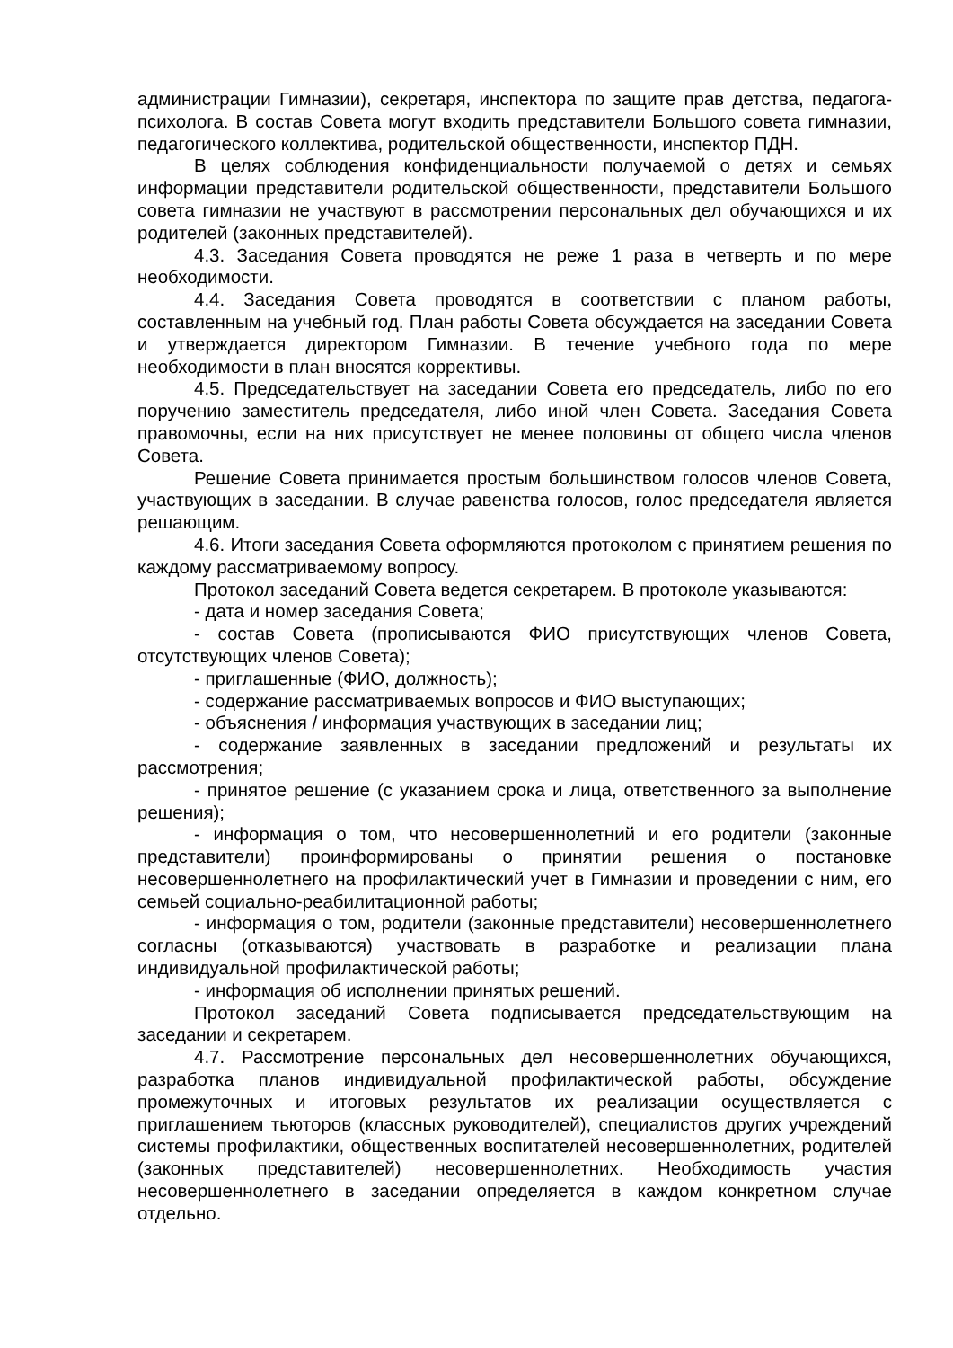администрации Гимназии), секретаря, инспектора по защите прав детства, педагога-психолога. В состав Совета могут входить представители Большого совета гимназии, педагогического коллектива, родительской общественности, инспектор ПДН.
В целях соблюдения конфиденциальности получаемой о детях и семьях информации представители родительской общественности, представители Большого совета гимназии не участвуют в рассмотрении персональных дел обучающихся и их родителей (законных представителей).
4.3. Заседания Совета проводятся не реже 1 раза в четверть и по мере необходимости.
4.4. Заседания Совета проводятся в соответствии с планом работы, составленным на учебный год. План работы Совета обсуждается на заседании Совета и утверждается директором Гимназии. В течение учебного года по мере необходимости в план вносятся коррективы.
4.5. Председательствует на заседании Совета его председатель, либо по его поручению заместитель председателя, либо иной член Совета. Заседания Совета правомочны, если на них присутствует не менее половины от общего числа членов Совета.
Решение Совета принимается простым большинством голосов членов Совета, участвующих в заседании. В случае равенства голосов, голос председателя является решающим.
4.6. Итоги заседания Совета оформляются протоколом с принятием решения по каждому рассматриваемому вопросу.
Протокол заседаний Совета ведется секретарем. В протоколе указываются:
- дата и номер заседания Совета;
- состав Совета (прописываются ФИО присутствующих членов Совета, отсутствующих членов Совета);
- приглашенные (ФИО, должность);
- содержание рассматриваемых вопросов и ФИО выступающих;
- объяснения / информация участвующих в заседании лиц;
- содержание заявленных в заседании предложений и результаты их рассмотрения;
- принятое решение (с указанием срока и лица, ответственного за выполнение решения);
- информация о том, что несовершеннолетний и его родители (законные представители) проинформированы о принятии решения о постановке несовершеннолетнего на профилактический учет в Гимназии и проведении с ним, его семьей социально-реабилитационной работы;
- информация о том, родители (законные представители) несовершеннолетнего согласны (отказываются) участвовать в разработке и реализации плана индивидуальной профилактической работы;
- информация об исполнении принятых решений.
Протокол заседаний Совета подписывается председательствующим на заседании и секретарем.
4.7. Рассмотрение персональных дел несовершеннолетних обучающихся, разработка планов индивидуальной профилактической работы, обсуждение промежуточных и итоговых результатов их реализации осуществляется с приглашением тьюторов (классных руководителей), специалистов других учреждений системы профилактики, общественных воспитателей несовершеннолетних, родителей (законных представителей) несовершеннолетних. Необходимость участия несовершеннолетнего в заседании определяется в каждом конкретном случае отдельно.